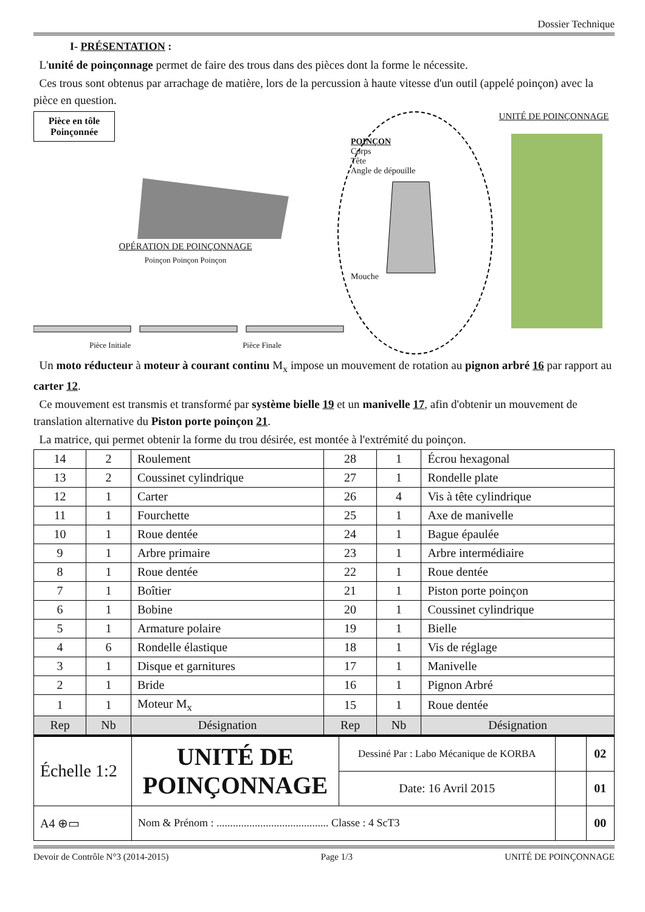Dossier Technique
I- PRÉSENTATION :
L'unité de poinçonnage permet de faire des trous dans des pièces dont la forme le nécessite.
Ces trous sont obtenus par arrachage de matière, lors de la percussion à haute vitesse d'un outil (appelé poinçon) avec la pièce en question.
Pièce en tôle Poinçonnée
OPÉRATION DE POINÇONNAGE
Poinçon Poinçon Poinçon
Pièce Initiale Pièce Finale
POINÇON
Corps
Tête
Angle de dépouille
Mouche
UNITÉ DE POINÇONNAGE
Un moto réducteur à moteur à courant continu M<sub>x</sub> impose un mouvement de rotation au pignon arbré 16 par rapport au carter 12.
Ce mouvement est transmis et transformé par système bielle 19 et un manivelle 17, afin d'obtenir un mouvement de translation alternative du Piston porte poinçon 21.
La matrice, qui permet obtenir la forme du trou désirée, est montée à l'extrémité du poinçon.
| 14 | 2 | Roulement | 28 | 1 | Écrou hexagonal |
| 13 | 2 | Coussinet cylindrique | 27 | 1 | Rondelle plate |
| 12 | 1 | Carter | 26 | 4 | Vis à tête cylindrique |
| 11 | 1 | Fourchette | 25 | 1 | Axe de manivelle |
| 10 | 1 | Roue dentée | 24 | 1 | Bague épaulée |
| 9 | 1 | Arbre primaire | 23 | 1 | Arbre intermédiaire |
| 8 | 1 | Roue dentée | 22 | 1 | Roue dentée |
| 7 | 1 | Boîtier | 21 | 1 | Piston porte poinçon |
| 6 | 1 | Bobine | 20 | 1 | Coussinet cylindrique |
| 5 | 1 | Armature polaire | 19 | 1 | Bielle |
| 4 | 6 | Rondelle élastique | 18 | 1 | Vis de réglage |
| 3 | 1 | Disque et garnitures | 17 | 1 | Manivelle |
| 2 | 1 | Bride | 16 | 1 | Pignon Arbré |
| 1 | 1 | Moteur M<sub>x</sub> | 15 | 1 | Roue dentée |
| Rep | Nb | Désignation | Rep | Nb | Désignation |
| Échelle 1:2 | UNITÉ DE POINÇONNAGE | Dessiné Par : Labo Mécanique de KORBA | | 02 |
| | | Date: 16 Avril 2015 | | 01 |
| A4 ⊕▭ | Nom & Prénom : ......................................... Classe : 4 ScT3 | | | 00 |
Devoir de Contrôle N°3 (2014-2015) Page 1/3 UNITÉ DE POINÇONNAGE